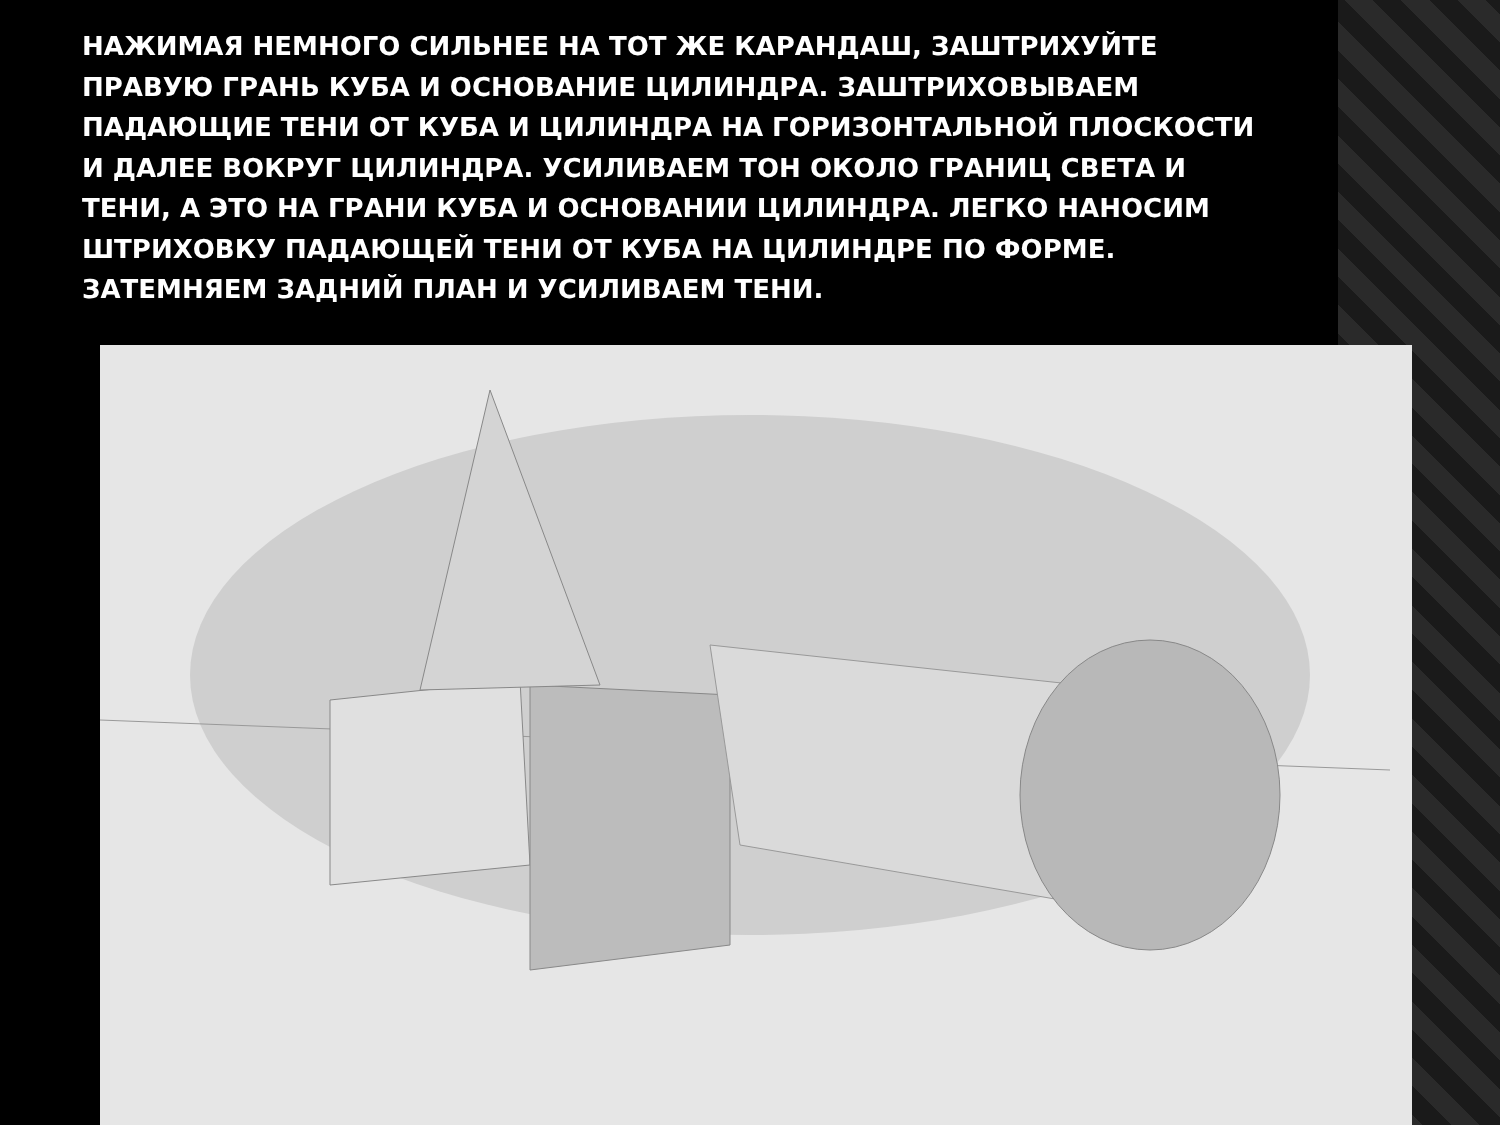НАЖИМАЯ НЕМНОГО СИЛЬНЕЕ НА ТОТ ЖЕ КАРАНДАШ, ЗАШТРИХУЙТЕ ПРАВУЮ ГРАНЬ КУБА И ОСНОВАНИЕ ЦИЛИНДРА. ЗАШТРИХОВЫВАЕМ ПАДАЮЩИЕ ТЕНИ ОТ КУБА И ЦИЛИНДРА НА ГОРИЗОНТАЛЬНОЙ ПЛОСКОСТИ И ДАЛЕЕ ВОКРУГ ЦИЛИНДРА. УСИЛИВАЕМ ТОН ОКОЛО ГРАНИЦ СВЕТА И ТЕНИ, А ЭТО НА ГРАНИ КУБА И ОСНОВАНИИ ЦИЛИНДРА. ЛЕГКО НАНОСИМ ШТРИХОВКУ ПАДАЮЩЕЙ ТЕНИ ОТ КУБА НА ЦИЛИНДРЕ ПО ФОРМЕ.
ЗАТЕМНЯЕМ ЗАДНИЙ ПЛАН И УСИЛИВАЕМ ТЕНИ.